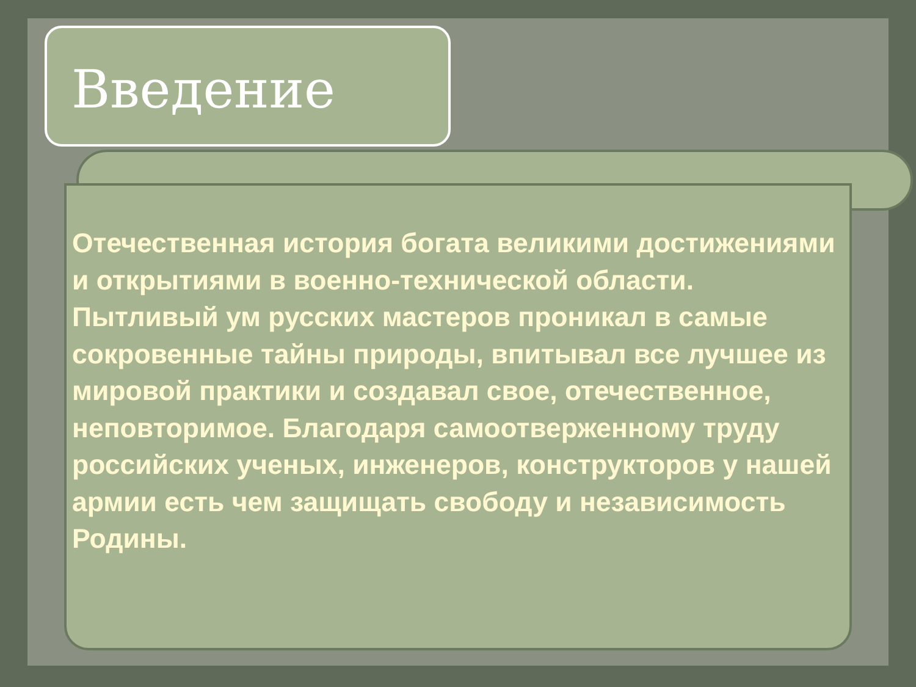Введение
Отечественная история богата великими достижениями и открытиями в военно-технической области. Пытливый ум русских мастеров проникал в самые сокровенные тайны природы, впитывал все лучшее из мировой практики и создавал свое, отечественное, неповторимое. Благодаря самоотверженному труду российских ученых, инженеров, конструкторов у нашей армии есть чем защищать свободу и независимость Родины.